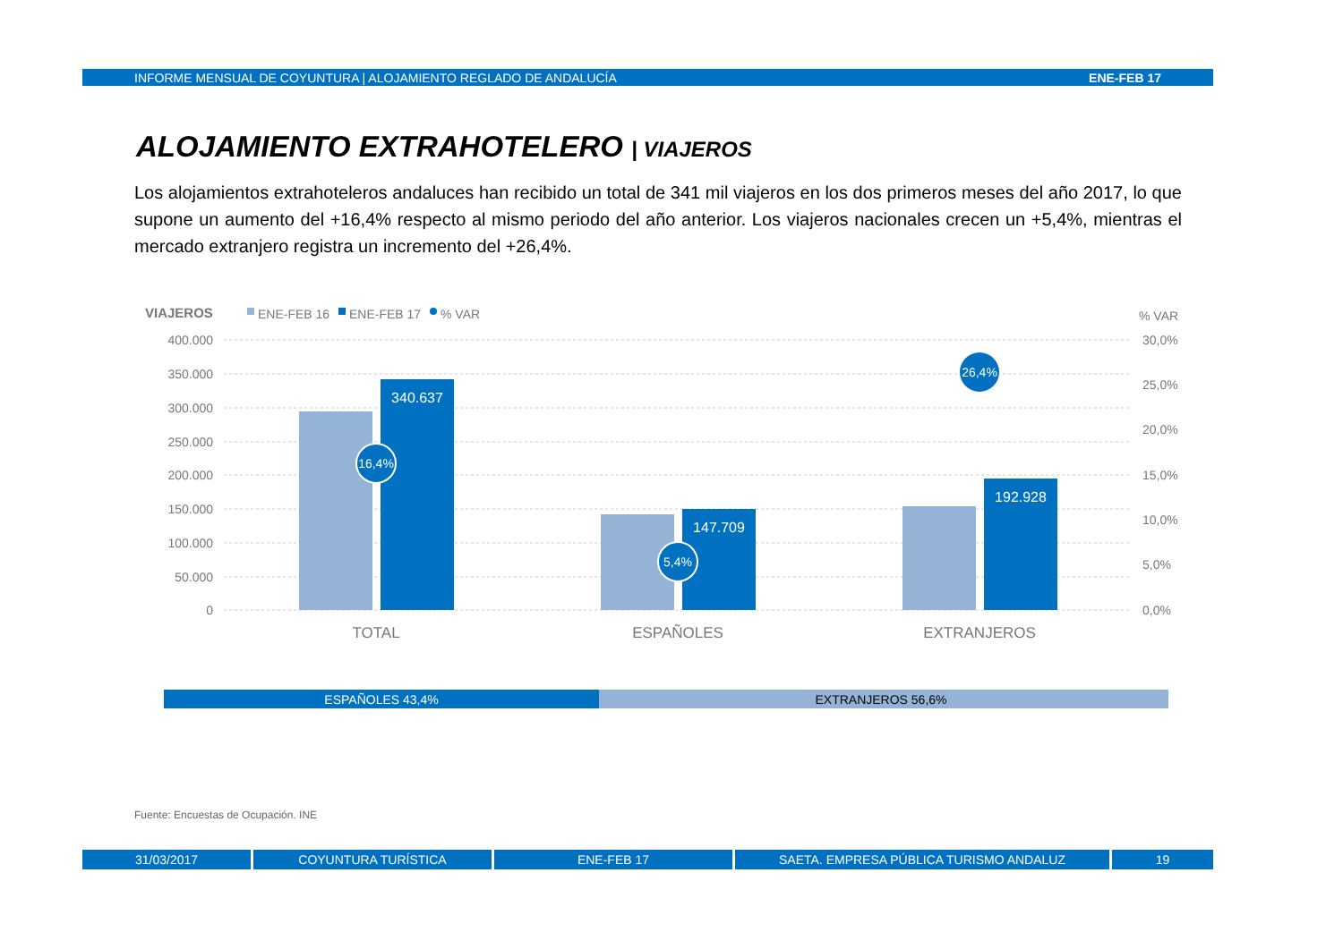INFORME MENSUAL DE COYUNTURA | ALOJAMIENTO REGLADO DE ANDALUCÍA ENE-FEB 17
ALOJAMIENTO EXTRAHOTELERO | VIAJEROS
Los alojamientos extrahoteleros andaluces han recibido un total de 341 mil viajeros en los dos primeros meses del año 2017, lo que supone un aumento del +16,4% respecto al mismo periodo del año anterior. Los viajeros nacionales crecen un +5,4%, mientras el mercado extranjero registra un incremento del +26,4%.
VIAJEROS
ENE-FEB 16
ENE-FEB 17
% VAR
% VAR
400.000
350.000
300.000
250.000
200.000
150.000
100.000
50.000
0
30,0%
25,0%
20,0%
15,0%
10,0%
5,0%
0,0%
340.637
147.709
192.928
16,4%
5,4%
26,4%
TOTAL
ESPAÑOLES
EXTRANJEROS
ESPAÑOLES 43,4%
EXTRANJEROS 56,6%
Fuente: Encuestas de Ocupación. INE
31/03/2017 COYUNTURA TURÍSTICA ENE-FEB 17 SAETA. EMPRESA PÚBLICA TURISMO ANDALUZ 19